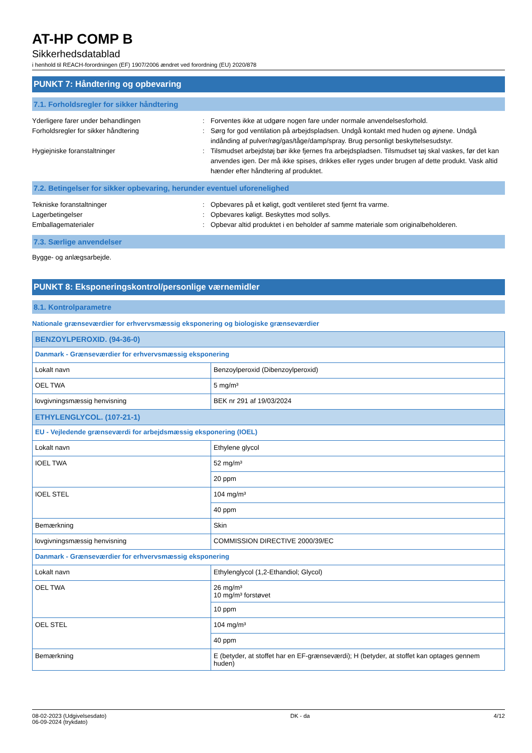AT-HP COMP B
Sikkerhedsdatablad
i henhold til REACH-forordningen (EF) 1907/2006 ændret ved forordning (EU) 2020/878
PUNKT 7: Håndtering og opbevaring
7.1. Forholdsregler for sikker håndtering
Yderligere farer under behandlingen
:
Forventes ikke at udgøre nogen fare under normale anvendelsesforhold.
Forholdsregler for sikker håndtering
:
Sørg for god ventilation på arbejdspladsen. Undgå kontakt med huden og øjnene. Undgå indånding af pulver/røg/gas/tåge/damp/spray. Brug personligt beskyttelsesudstyr.
Hygiejniske foranstaltninger
:
Tilsmudset arbejdstøj bør ikke fjernes fra arbejdspladsen. Tilsmudset tøj skal vaskes, før det kan anvendes igen. Der må ikke spises, drikkes eller ryges under brugen af dette produkt. Vask altid hænder efter håndtering af produktet.
7.2. Betingelser for sikker opbevaring, herunder eventuel uforenelighed
Tekniske foranstaltninger
:
Opbevares på et køligt, godt ventileret sted fjernt fra varme.
Lagerbetingelser
:
Opbevares køligt. Beskyttes mod sollys.
Emballagematerialer
:
Opbevar altid produktet i en beholder af samme materiale som originalbeholderen.
7.3. Særlige anvendelser
Bygge- og anlægsarbejde.
PUNKT 8: Eksponeringskontrol/personlige værnemidler
8.1. Kontrolparametre
Nationale grænseværdier for erhvervsmæssig eksponering og biologiske grænseværdier
| BENZOYLPEROXID. (94-36-0) | |
| Danmark - Grænseværdier for erhvervsmæssig eksponering | |
| Lokalt navn | Benzoylperoxid (Dibenzoylperoxid) |
| OEL TWA | 5 mg/m³ |
| lovgivningsmæssig henvisning | BEK nr 291 af 19/03/2024 |
| ETHYLENGLYCOL. (107-21-1) | |
| EU - Vejledende grænseværdi for arbejdsmæssig eksponering (IOEL) | |
| Lokalt navn | Ethylene glycol |
| IOEL TWA | 52 mg/m³ |
| | 20 ppm |
| IOEL STEL | 104 mg/m³ |
| | 40 ppm |
| Bemærkning | Skin |
| lovgivningsmæssig henvisning | COMMISSION DIRECTIVE 2000/39/EC |
| Danmark - Grænseværdier for erhvervsmæssig eksponering | |
| Lokalt navn | Ethylenglycol (1,2-Ethandiol; Glycol) |
| OEL TWA | 26 mg/m³ 10 mg/m³ forstøvet |
| | 10 ppm |
| OEL STEL | 104 mg/m³ |
| | 40 ppm |
| Bemærkning | E (betyder, at stoffet har en EF-grænseværdi); H (betyder, at stoffet kan optages gennem huden) |
08-02-2023 (Udgivelsesdato)
06-09-2024 (trykdato)
DK - da 4/12